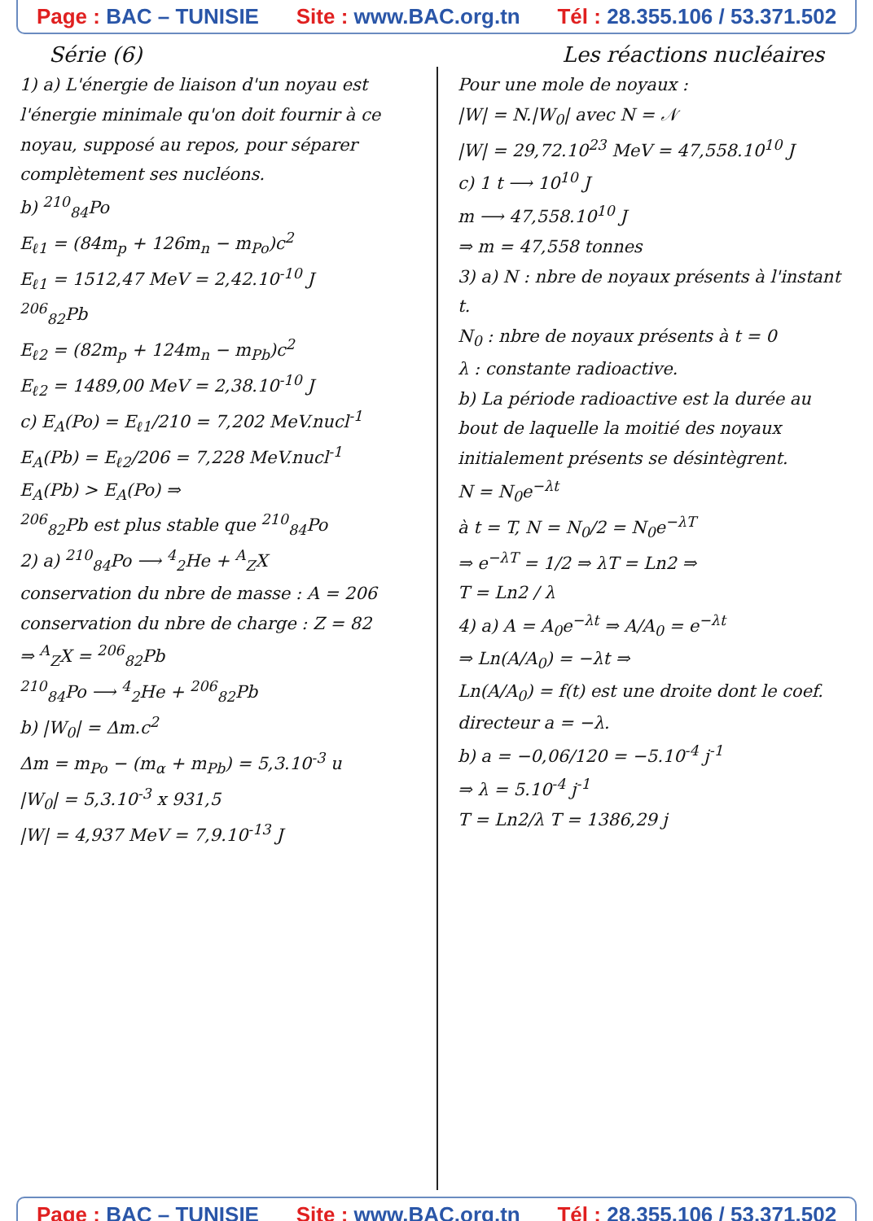Page : BAC – TUNISIE Site : www.BAC.org.tn Tél : 28.355.106 / 53.371.502
Série (6) Les réactions nucléaires
1) a) L'énergie de liaison d'un noyau est l'énergie minimale qu'on doit fournir à ce noyau, supposé au repos, pour séparer complètement ses nucléons.
b) <sup>210</sup><sub>84</sub>Po
E<sub>ℓ1</sub> = (84m<sub>p</sub> + 126m<sub>n</sub> − m<sub>Po</sub>)c<sup>2</sup>
E<sub>ℓ1</sub> = 1512,47 MeV = 2,42.10<sup>-10</sup> J
<sup>206</sup> <sub>82</sub>Pb
E<sub>ℓ2</sub> = (82m<sub>p</sub> + 124m<sub>n</sub> − m<sub>Pb</sub>)c<sup>2</sup>
E<sub>ℓ2</sub> = 1489,00 MeV = 2,38.10<sup>-10</sup> J
c) E<sub>A</sub>(Po) = E<sub>ℓ1</sub>/210 = 7,202 MeV.nucl<sup>-1</sup>
E<sub>A</sub>(Pb) = E<sub>ℓ2</sub>/206 = 7,228 MeV.nucl<sup>-1</sup>
E<sub>A</sub>(Pb) > E<sub>A</sub>(Po) ⇒
<sup>206</sup> <sub>82</sub>Pb est plus stable que <sup>210</sup><sub>84</sub>Po
2) a) <sup>210</sup><sub>84</sub>Po ⟶ <sup>4</sup><sub>2</sub>He + <sup>A</sup><sub>Z</sub>X
conservation du nbre de masse : A = 206
conservation du nbre de charge : Z = 82
⇒ <sup>A</sup><sub>Z</sub>X = <sup>206</sup><sub>82</sub>Pb
<sup>210</sup> <sub>84</sub>Po ⟶ <sup>4</sup><sub>2</sub>He + <sup>206</sup><sub>82</sub>Pb
b) |W<sub>0</sub>| = Δm.c<sup>2</sup>
Δm = m<sub>Po</sub> − (m<sub>α</sub> + m<sub>Pb</sub>) = 5,3.10<sup>-3</sup> u
|W<sub>0</sub>| = 5,3.10<sup>-3</sup> x 931,5
|W| = 4,937 MeV = 7,9.10<sup>-13</sup> J
Pour une mole de noyaux :
|W| = N.|W<sub>0</sub>| avec N = 𝒩
|W| = 29,72.10<sup>23</sup> MeV = 47,558.10<sup>10</sup> J
c) 1 t ⟶ 10<sup>10</sup> J
m ⟶ 47,558.10<sup>10</sup> J
⇒ m = 47,558 tonnes
3) a) N : nbre de noyaux présents à l'instant t.
N<sub>0</sub> : nbre de noyaux présents à t = 0
λ : constante radioactive.
b) La période radioactive est la durée au bout de laquelle la moitié des noyaux initialement présents se désintègrent.
N = N<sub>0</sub>e<sup>−λt</sup>
à t = T, N = N<sub>0</sub>/2 = N<sub>0</sub>e<sup>−λT</sup>
⇒ e<sup>−λT</sup> = 1/2 ⇒ λT = Ln2 ⇒
T = Ln2 / λ
4) a) A = A<sub>0</sub>e<sup>−λt</sup> ⇒ A/A<sub>0</sub> = e<sup>−λt</sup>
⇒ Ln(A/A<sub>0</sub>) = −λt ⇒
Ln(A/A<sub>0</sub>) = f(t) est une droite dont le coef. directeur a = −λ.
b) a = −0,06/120 = −5.10<sup>-4</sup> j<sup>-1</sup>
⇒ λ = 5.10<sup>-4</sup> j<sup>-1</sup>
T = Ln2/λ T = 1386,29 j
Page : BAC – TUNISIE Site : www.BAC.org.tn Tél : 28.355.106 / 53.371.502